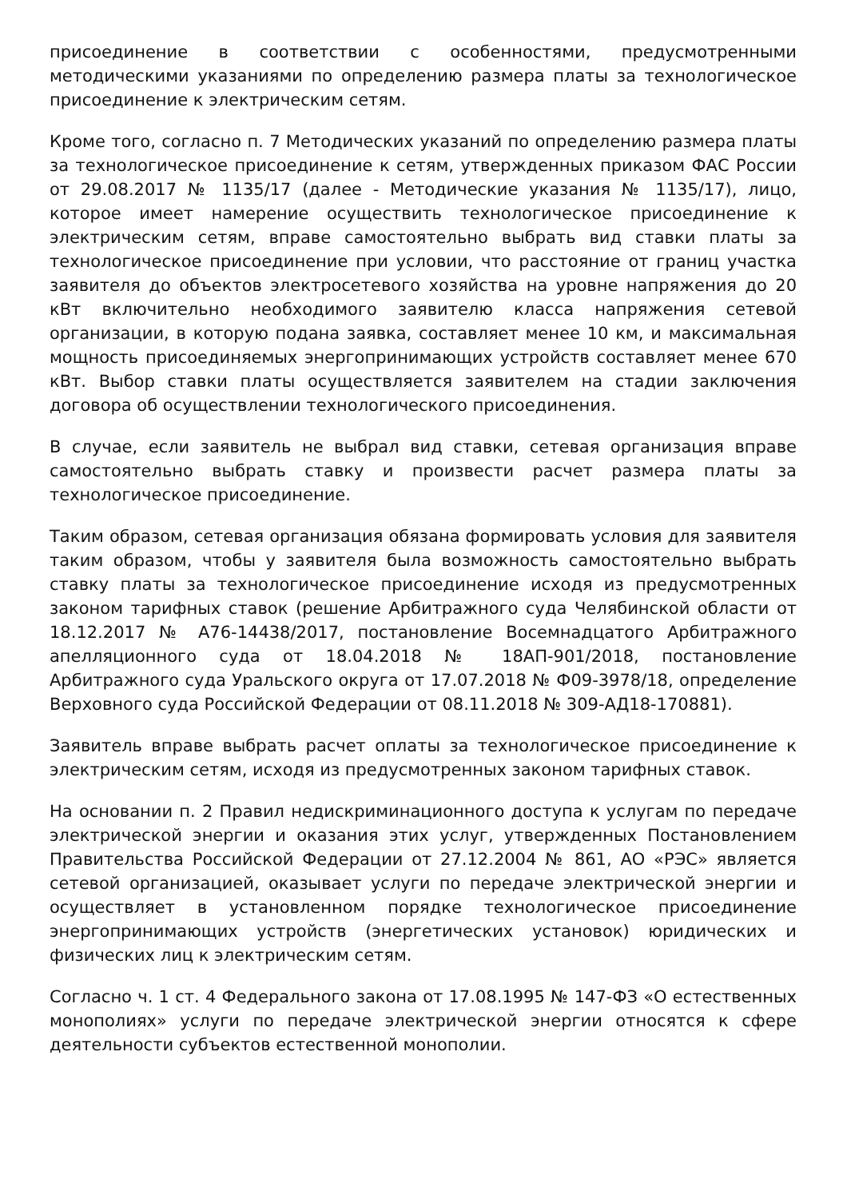присоединение в соответствии с особенностями, предусмотренными методическими указаниями по определению размера платы за технологическое присоединение к электрическим сетям.
Кроме того, согласно п. 7 Методических указаний по определению размера платы за технологическое присоединение к сетям, утвержденных приказом ФАС России от 29.08.2017 № 1135/17 (далее - Методические указания № 1135/17), лицо, которое имеет намерение осуществить технологическое присоединение к электрическим сетям, вправе самостоятельно выбрать вид ставки платы за технологическое присоединение при условии, что расстояние от границ участка заявителя до объектов электросетевого хозяйства на уровне напряжения до 20 кВт включительно необходимого заявителю класса напряжения сетевой организации, в которую подана заявка, составляет менее 10 км, и максимальная мощность присоединяемых энергопринимающих устройств составляет менее 670 кВт. Выбор ставки платы осуществляется заявителем на стадии заключения договора об осуществлении технологического присоединения.
В случае, если заявитель не выбрал вид ставки, сетевая организация вправе самостоятельно выбрать ставку и произвести расчет размера платы за технологическое присоединение.
Таким образом, сетевая организация обязана формировать условия для заявителя таким образом, чтобы у заявителя была возможность самостоятельно выбрать ставку платы за технологическое присоединение исходя из предусмотренных законом тарифных ставок (решение Арбитражного суда Челябинской области от 18.12.2017 № А76-14438/2017, постановление Восемнадцатого Арбитражного апелляционного суда от 18.04.2018 № 18АП-901/2018, постановление Арбитражного суда Уральского округа от 17.07.2018 № Ф09-3978/18, определение Верховного суда Российской Федерации от 08.11.2018 № 309-АД18-170881).
Заявитель вправе выбрать расчет оплаты за технологическое присоединение к электрическим сетям, исходя из предусмотренных законом тарифных ставок.
На основании п. 2 Правил недискриминационного доступа к услугам по передаче электрической энергии и оказания этих услуг, утвержденных Постановлением Правительства Российской Федерации от 27.12.2004 № 861, АО «РЭС» является сетевой организацией, оказывает услуги по передаче электрической энергии и осуществляет в установленном порядке технологическое присоединение энергопринимающих устройств (энергетических установок) юридических и физических лиц к электрическим сетям.
Согласно ч. 1 ст. 4 Федерального закона от 17.08.1995 № 147-ФЗ «О естественных монополиях» услуги по передаче электрической энергии относятся к сфере деятельности субъектов естественной монополии.